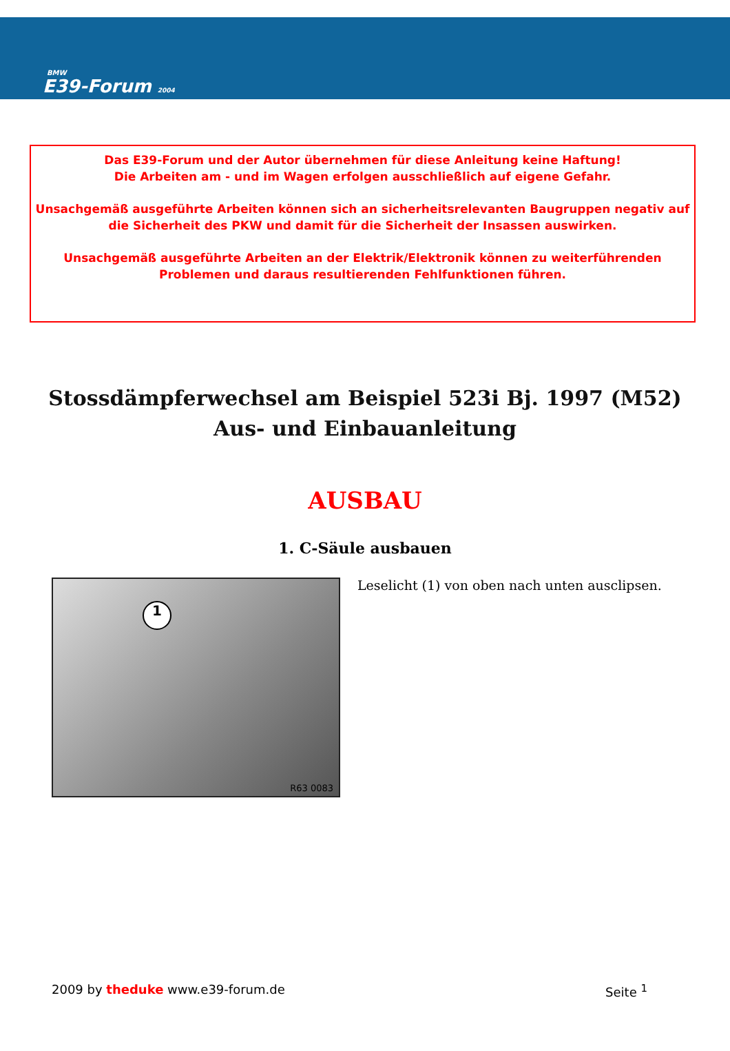BMW
E39-Forum 2004
Das E39-Forum und der Autor übernehmen für diese Anleitung keine Haftung!
Die Arbeiten am - und im Wagen erfolgen ausschließlich auf eigene Gefahr.
Unsachgemäß ausgeführte Arbeiten können sich an sicherheitsrelevanten Baugruppen negativ auf die Sicherheit des PKW und damit für die Sicherheit der Insassen auswirken.
Unsachgemäß ausgeführte Arbeiten an der Elektrik/Elektronik können zu weiterführenden Problemen und daraus resultierenden Fehlfunktionen führen.
Stossdämpferwechsel am Beispiel 523i Bj. 1997 (M52)
Aus- und Einbauanleitung
AUSBAU
1. C-Säule ausbauen
1
R63 0083
Leselicht (1) von oben nach unten ausclipsen.
2009 by theduke www.e39-forum.de
Seite <sup>1</sup>